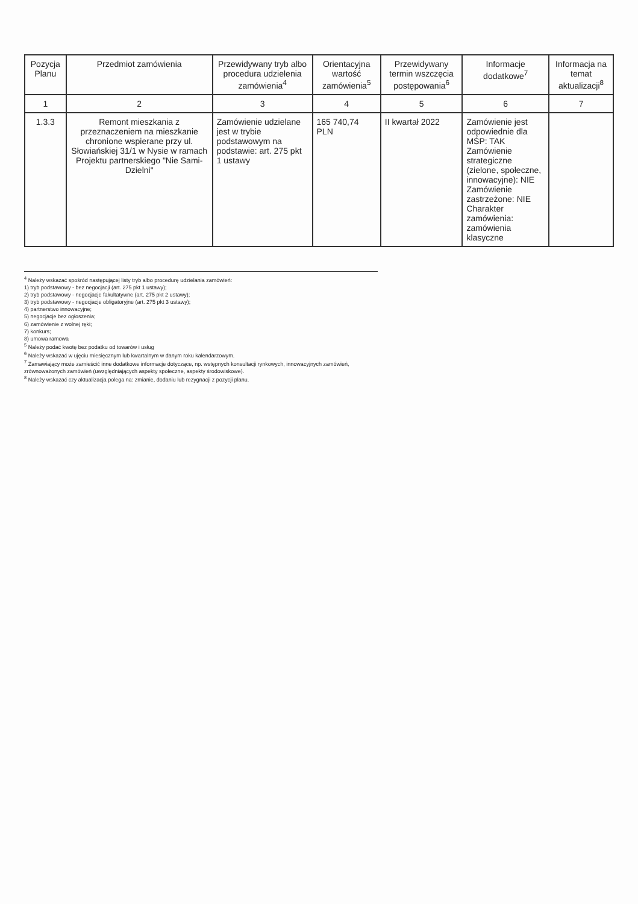| Pozycja Planu | Przedmiot zamówienia | Przewidywany tryb albo procedura udzielenia zamówienia<sup>4</sup> | Orientacyjna wartość zamówienia<sup>5</sup> | Przewidywany termin wszczęcia postępowania<sup>6</sup> | Informacje dodatkowe<sup>7</sup> | Informacja na temat aktualizacji<sup>8</sup> |
| --- | --- | --- | --- | --- | --- | --- |
| 1 | 2 | 3 | 4 | 5 | 6 | 7 |
| 1.3.3 | Remont mieszkania z przeznaczeniem na mieszkanie chronione wspierane przy ul. Słowiańskiej 31/1 w Nysie w ramach Projektu partnerskiego "Nie Sami-Dzielni" | Zamówienie udzielane jest w trybie podstawowym na podstawie: art. 275 pkt 1 ustawy | 165 740,74 PLN | II kwartał 2022 | Zamówienie jest odpowiednie dla MŚP: TAK Zamówienie strategiczne (zielone, społeczne, innowacyjne): NIE Zamówienie zastrzeżone: NIE Charakter zamówienia: zamówienia klasyczne | |
<sup>4</sup> Należy wskazać spośród następującej listy tryb albo procedurę udzielania zamówień:
1) tryb podstawowy - bez negocjacji (art. 275 pkt 1 ustawy);
2) tryb podstawowy - negocjacje fakultatywne (art. 275 pkt 2 ustawy);
3) tryb podstawowy - negocjacje obligatoryjne (art. 275 pkt 3 ustawy);
4) partnerstwo innowacyjne;
5) negocjacje bez ogłoszenia;
6) zamówienie z wolnej ręki;
7) konkurs;
8) umowa ramowa
<sup>5</sup> Należy podać kwotę bez podatku od towarów i usług
<sup>6</sup> Należy wskazać w ujęciu miesięcznym lub kwartalnym w danym roku kalendarzowym.
<sup>7</sup> Zamawiający może zamieścić inne dodatkowe informacje dotyczące, np. wstępnych konsultacji rynkowych, innowacyjnych zamówień, zrównoważonych zamówień (uwzględniających aspekty społeczne, aspekty środowiskowe).
<sup>8</sup> Należy wskazać czy aktualizacja polega na: zmianie, dodaniu lub rezygnacji z pozycji planu.